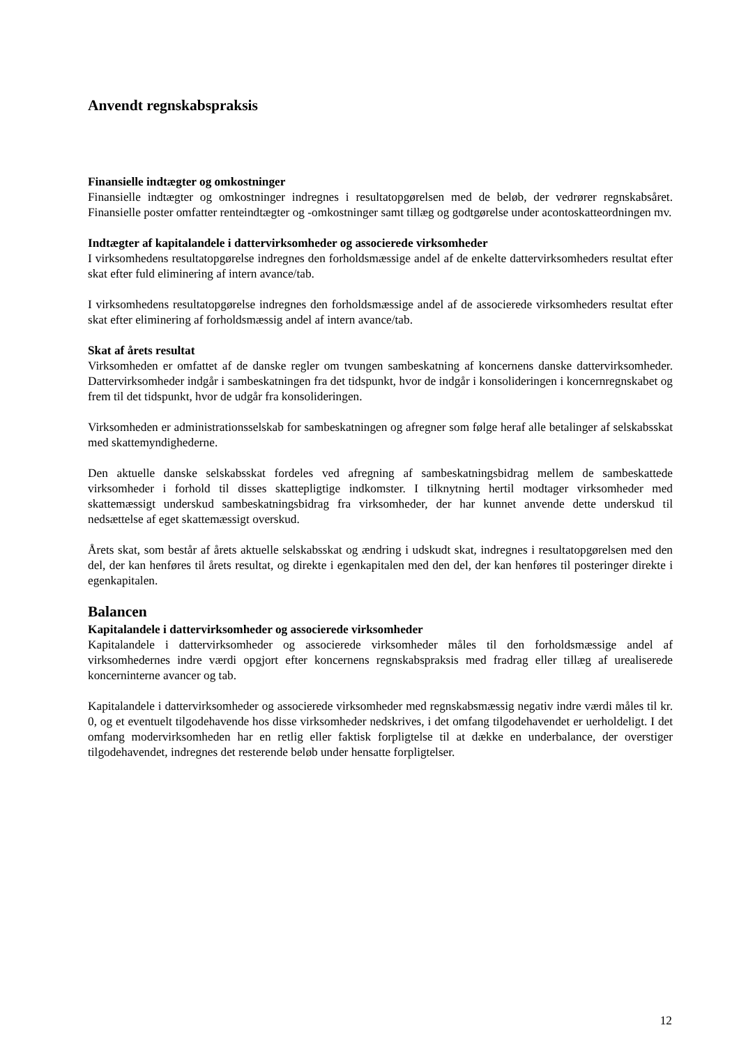Anvendt regnskabspraksis
Finansielle indtægter og omkostninger
Finansielle indtægter og omkostninger indregnes i resultatopgørelsen med de beløb, der vedrører regnskabsåret. Finansielle poster omfatter renteindtægter og -omkostninger samt tillæg og godtgørelse under acontoskatteordningen mv.
Indtægter af kapitalandele i dattervirksomheder og associerede virksomheder
I virksomhedens resultatopgørelse indregnes den forholdsmæssige andel af de enkelte dattervirksomheders resultat efter skat efter fuld eliminering af intern avance/tab.
I virksomhedens resultatopgørelse indregnes den forholdsmæssige andel af de associerede virksomheders resultat efter skat efter eliminering af forholdsmæssig andel af intern avance/tab.
Skat af årets resultat
Virksomheden er omfattet af de danske regler om tvungen sambeskatning af koncernens danske dattervirksomheder. Dattervirksomheder indgår i sambeskatningen fra det tidspunkt, hvor de indgår i konsolideringen i koncernregnskabet og frem til det tidspunkt, hvor de udgår fra konsolideringen.
Virksomheden er administrationsselskab for sambeskatningen og afregner som følge heraf alle betalinger af selskabsskat med skattemyndighederne.
Den aktuelle danske selskabsskat fordeles ved afregning af sambeskatningsbidrag mellem de sambeskattede virksomheder i forhold til disses skattepligtige indkomster. I tilknytning hertil modtager virksomheder med skattemæssigt underskud sambeskatningsbidrag fra virksomheder, der har kunnet anvende dette underskud til nedsættelse af eget skattemæssigt overskud.
Årets skat, som består af årets aktuelle selskabsskat og ændring i udskudt skat, indregnes i resultatopgørelsen med den del, der kan henføres til årets resultat, og direkte i egenkapitalen med den del, der kan henføres til posteringer direkte i egenkapitalen.
Balancen
Kapitalandele i dattervirksomheder og associerede virksomheder
Kapitalandele i dattervirksomheder og associerede virksomheder måles til den forholdsmæssige andel af virksomhedernes indre værdi opgjort efter koncernens regnskabspraksis med fradrag eller tillæg af urealiserede koncerninterne avancer og tab.
Kapitalandele i dattervirksomheder og associerede virksomheder med regnskabsmæssig negativ indre værdi måles til kr. 0, og et eventuelt tilgodehavende hos disse virksomheder nedskrives, i det omfang tilgodehavendet er uerholdeligt. I det omfang modervirksomheden har en retlig eller faktisk forpligtelse til at dække en underbalance, der overstiger tilgodehavendet, indregnes det resterende beløb under hensatte forpligtelser.
12